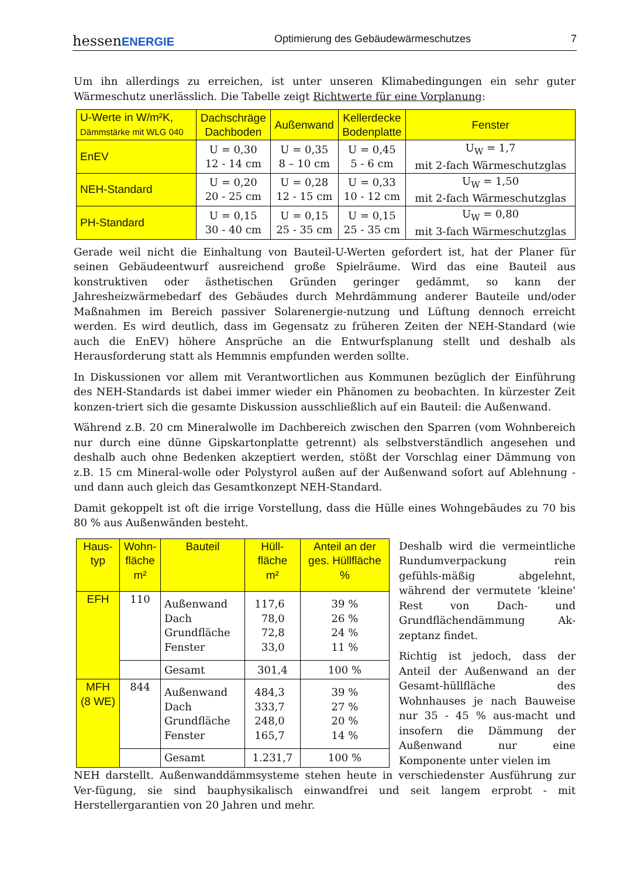hessenENERGIE Optimierung des Gebäudewärmeschutzes 7
Um ihn allerdings zu erreichen, ist unter unseren Klimabedingungen ein sehr guter Wärmeschutz unerlässlich. Die Tabelle zeigt Richtwerte für eine Vorplanung:
| U-Werte in W/m²K, Dämmstärke mit WLG 040 | Dachschräge Dachboden | Außenwand | Kellerdecke Bodenplatte | Fenster |
| --- | --- | --- | --- | --- |
| EnEV | U = 0,30 12 - 14 cm | U = 0,35 8 – 10 cm | U = 0,45 5 - 6 cm | U<sub>W</sub> = 1,7 mit 2-fach Wärmeschutzglas |
| NEH-Standard | U = 0,20 20 - 25 cm | U = 0,28 12 - 15 cm | U = 0,33 10 - 12 cm | U<sub>W</sub> = 1,50 mit 2-fach Wärmeschutzglas |
| PH-Standard | U = 0,15 30 - 40 cm | U = 0,15 25 - 35 cm | U = 0,15 25 - 35 cm | U<sub>W</sub> = 0,80 mit 3-fach Wärmeschutzglas |
Gerade weil nicht die Einhaltung von Bauteil-U-Werten gefordert ist, hat der Planer für seinen Gebäudeentwurf ausreichend große Spielräume. Wird das eine Bauteil aus konstruktiven oder ästhetischen Gründen geringer gedämmt, so kann der Jahresheizwärmebedarf des Gebäudes durch Mehrdämmung anderer Bauteile und/oder Maßnahmen im Bereich passiver Solarenergie-nutzung und Lüftung dennoch erreicht werden. Es wird deutlich, dass im Gegensatz zu früheren Zeiten der NEH-Standard (wie auch die EnEV) höhere Ansprüche an die Entwurfsplanung stellt und deshalb als Herausforderung statt als Hemmnis empfunden werden sollte.
In Diskussionen vor allem mit Verantwortlichen aus Kommunen bezüglich der Einführung des NEH-Standards ist dabei immer wieder ein Phänomen zu beobachten. In kürzester Zeit konzen-triert sich die gesamte Diskussion ausschließlich auf ein Bauteil: die Außenwand.
Während z.B. 20 cm Mineralwolle im Dachbereich zwischen den Sparren (vom Wohnbereich nur durch eine dünne Gipskartonplatte getrennt) als selbstverständlich angesehen und deshalb auch ohne Bedenken akzeptiert werden, stößt der Vorschlag einer Dämmung von z.B. 15 cm Mineral-wolle oder Polystyrol außen auf der Außenwand sofort auf Ablehnung - und dann auch gleich das Gesamtkonzept NEH-Standard.
Damit gekoppelt ist oft die irrige Vorstellung, dass die Hülle eines Wohngebäudes zu 70 bis 80 % aus Außenwänden besteht.
| Haus- typ | Wohn- fläche m² | Bauteil | Hüll- fläche m² | Anteil an der ges. Hüllfläche % |
| --- | --- | --- | --- | --- |
| EFH | 110 | Außenwand Dach Grundfläche Fenster | 117,6 78,0 72,8 33,0 | 39 % 26 % 24 % 11 % |
| | | Gesamt | 301,4 | 100 % |
| MFH (8 WE) | 844 | Außenwand Dach Grundfläche Fenster | 484,3 333,7 248,0 165,7 | 39 % 27 % 20 % 14 % |
| | | Gesamt | 1.231,7 | 100 % |
Deshalb wird die vermeintliche Rundumverpackung rein gefühls-mäßig abgelehnt, während der vermutete 'kleine' Rest von Dach- und Grundflächendämmung Ak-zeptanz findet.
Richtig ist jedoch, dass der Anteil der Außenwand an der Gesamt-hüllfläche des Wohnhauses je nach Bauweise nur 35 - 45 % aus-macht und insofern die Dämmung der Außenwand nur eine Komponente unter vielen im
NEH darstellt. Außenwanddämmsysteme stehen heute in verschiedenster Ausführung zur Ver-fügung, sie sind bauphysikalisch einwandfrei und seit langem erprobt - mit Herstellergarantien von 20 Jahren und mehr.